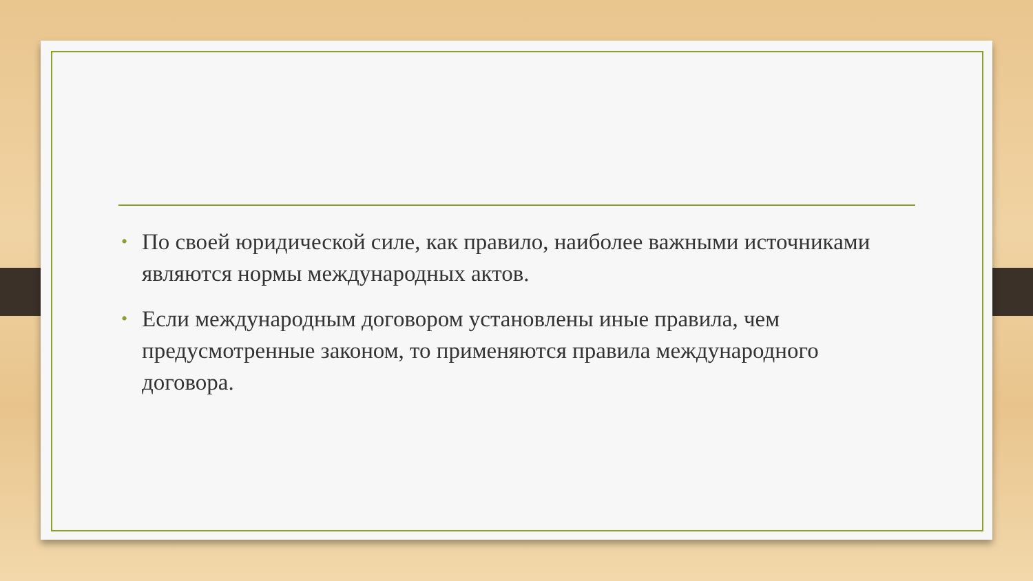• По своей юридической силе, как правило, наиболее важными источниками являются нормы международных актов.
• Если международным договором установлены иные правила, чем предусмотренные законом, то применяются правила международного договора.